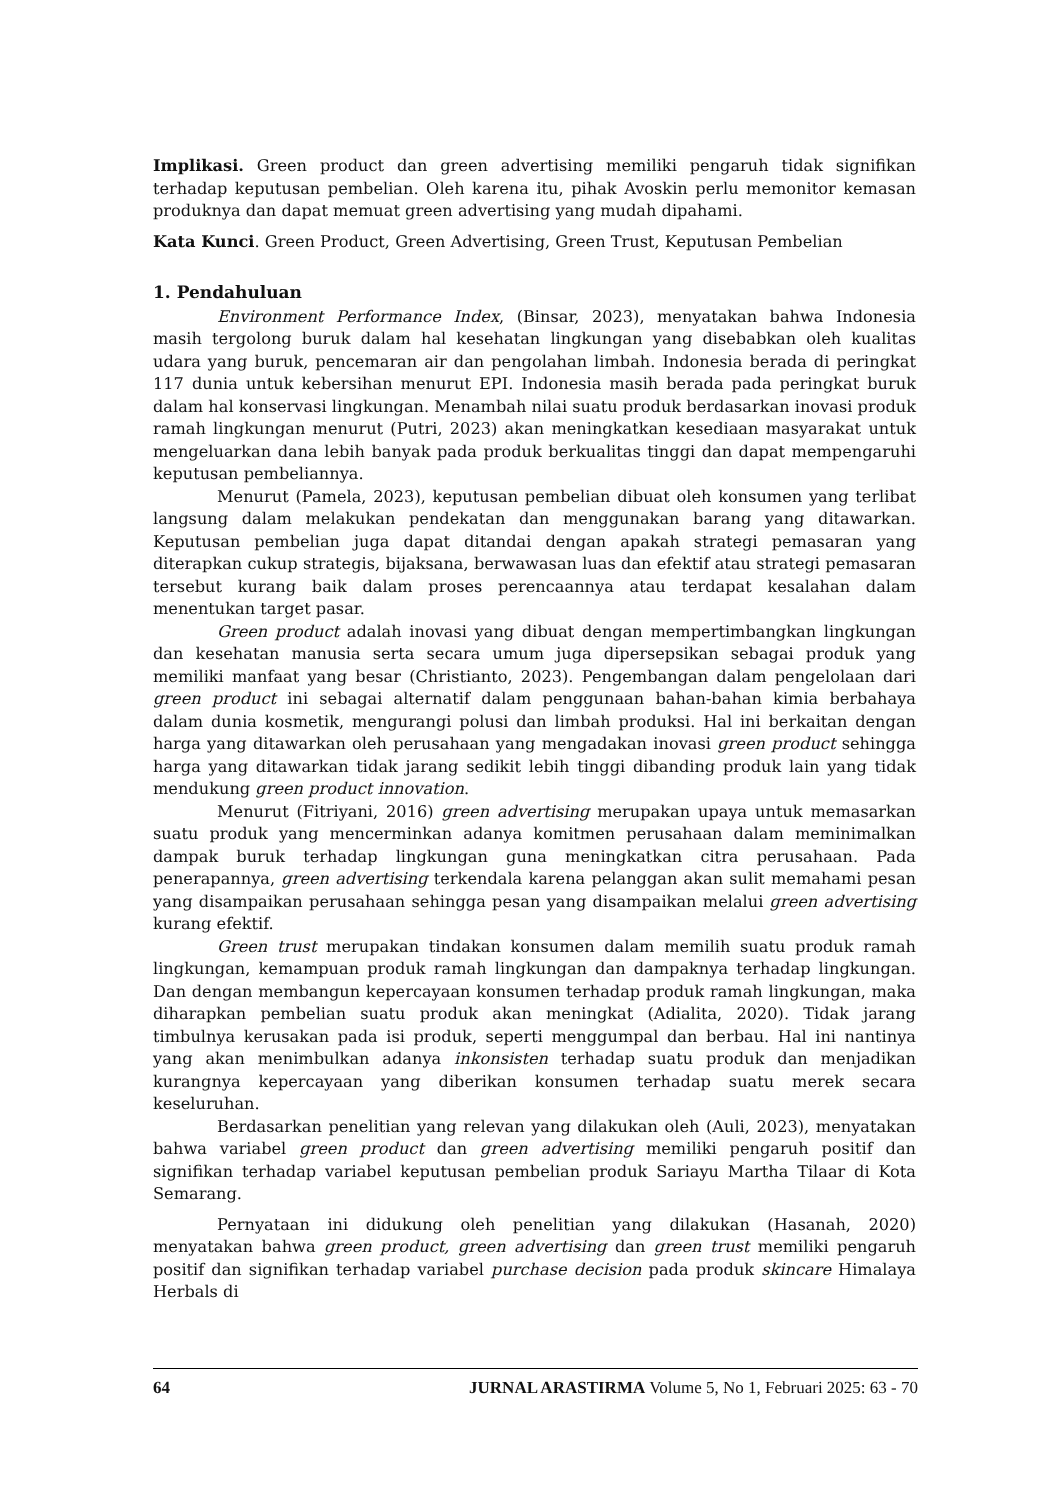Implikasi. Green product dan green advertising memiliki pengaruh tidak signifikan terhadap keputusan pembelian. Oleh karena itu, pihak Avoskin perlu memonitor kemasan produknya dan dapat memuat green advertising yang mudah dipahami.
Kata Kunci. Green Product, Green Advertising, Green Trust, Keputusan Pembelian
1. Pendahuluan
Environment Performance Index, (Binsar, 2023), menyatakan bahwa Indonesia masih tergolong buruk dalam hal kesehatan lingkungan yang disebabkan oleh kualitas udara yang buruk, pencemaran air dan pengolahan limbah. Indonesia berada di peringkat 117 dunia untuk kebersihan menurut EPI. Indonesia masih berada pada peringkat buruk dalam hal konservasi lingkungan. Menambah nilai suatu produk berdasarkan inovasi produk ramah lingkungan menurut (Putri, 2023) akan meningkatkan kesediaan masyarakat untuk mengeluarkan dana lebih banyak pada produk berkualitas tinggi dan dapat mempengaruhi keputusan pembeliannya.
Menurut (Pamela, 2023), keputusan pembelian dibuat oleh konsumen yang terlibat langsung dalam melakukan pendekatan dan menggunakan barang yang ditawarkan. Keputusan pembelian juga dapat ditandai dengan apakah strategi pemasaran yang diterapkan cukup strategis, bijaksana, berwawasan luas dan efektif atau strategi pemasaran tersebut kurang baik dalam proses perencaannya atau terdapat kesalahan dalam menentukan target pasar.
Green product adalah inovasi yang dibuat dengan mempertimbangkan lingkungan dan kesehatan manusia serta secara umum juga dipersepsikan sebagai produk yang memiliki manfaat yang besar (Christianto, 2023). Pengembangan dalam pengelolaan dari green product ini sebagai alternatif dalam penggunaan bahan-bahan kimia berbahaya dalam dunia kosmetik, mengurangi polusi dan limbah produksi. Hal ini berkaitan dengan harga yang ditawarkan oleh perusahaan yang mengadakan inovasi green product sehingga harga yang ditawarkan tidak jarang sedikit lebih tinggi dibanding produk lain yang tidak mendukung green product innovation.
Menurut (Fitriyani, 2016) green advertising merupakan upaya untuk memasarkan suatu produk yang mencerminkan adanya komitmen perusahaan dalam meminimalkan dampak buruk terhadap lingkungan guna meningkatkan citra perusahaan. Pada penerapannya, green advertising terkendala karena pelanggan akan sulit memahami pesan yang disampaikan perusahaan sehingga pesan yang disampaikan melalui green advertising kurang efektif.
Green trust merupakan tindakan konsumen dalam memilih suatu produk ramah lingkungan, kemampuan produk ramah lingkungan dan dampaknya terhadap lingkungan. Dan dengan membangun kepercayaan konsumen terhadap produk ramah lingkungan, maka diharapkan pembelian suatu produk akan meningkat (Adialita, 2020). Tidak jarang timbulnya kerusakan pada isi produk, seperti menggumpal dan berbau. Hal ini nantinya yang akan menimbulkan adanya inkonsisten terhadap suatu produk dan menjadikan kurangnya kepercayaan yang diberikan konsumen terhadap suatu merek secara keseluruhan.
Berdasarkan penelitian yang relevan yang dilakukan oleh (Auli, 2023), menyatakan bahwa variabel green product dan green advertising memiliki pengaruh positif dan signifikan terhadap variabel keputusan pembelian produk Sariayu Martha Tilaar di Kota Semarang.
Pernyataan ini didukung oleh penelitian yang dilakukan (Hasanah, 2020) menyatakan bahwa green product, green advertising dan green trust memiliki pengaruh positif dan signifikan terhadap variabel purchase decision pada produk skincare Himalaya Herbals di
64 JURNAL ARASTIRMA Volume 5, No 1, Februari 2025: 63 - 70